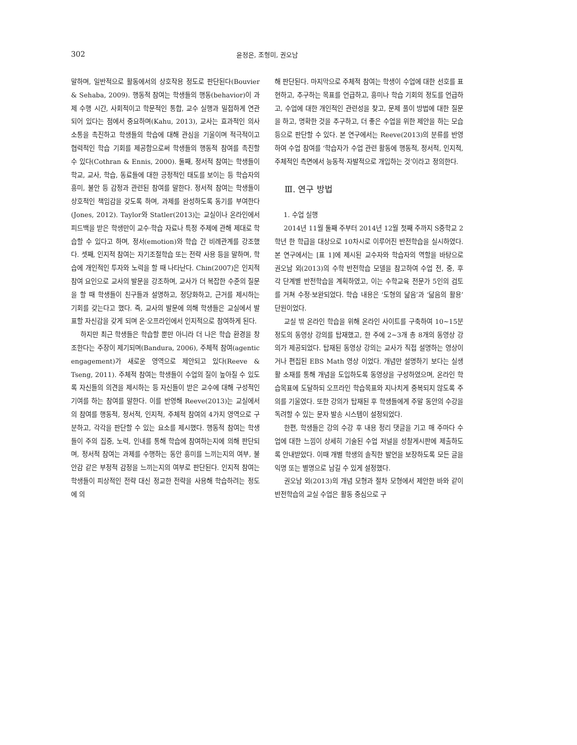302 윤정은, 조형미, 권오남
말하며, 일반적으로 활동에서의 상호작용 정도로 판단된다(Bouvier & Sehaba, 2009). 행동적 참여는 학생들의 행동(behavior)이 과제 수행 시간, 사회적이고 학문적인 통합, 교수 실행과 밀접하게 연관되어 있다는 점에서 중요하며(Kahu, 2013), 교사는 효과적인 의사소통을 촉진하고 학생들의 학습에 대해 관심을 기울이며 적극적이고 협력적인 학습 기회를 제공함으로써 학생들의 행동적 참여를 촉진할 수 있다(Cothran & Ennis, 2000). 둘째, 정서적 참여는 학생들이 학교, 교사, 학습, 동료들에 대한 긍정적인 태도를 보이는 등 학습자의 흥미, 불안 등 감정과 관련된 참여를 말한다. 정서적 참여는 학생들이 상호적인 책임감을 갖도록 하며, 과제를 완성하도록 동기를 부여한다(Jones, 2012). Taylor와 Statler(2013)는 교실이나 온라인에서 피드백을 받은 학생만이 교수·학습 자료나 특정 주제에 관해 제대로 학습할 수 있다고 하며, 정서(emotion)와 학습 간 비례관계를 강조했다. 셋째, 인지적 참여는 자기조절학습 또는 전략 사용 등을 말하며, 학습에 개인적인 투자와 노력을 할 때 나타난다. Chin(2007)은 인지적 참여 요인으로 교사의 발문을 강조하며, 교사가 더 복잡한 수준의 질문을 할 때 학생들이 친구들과 설명하고, 정당화하고, 근거를 제시하는 기회를 갖는다고 했다. 즉, 교사의 발문에 의해 학생들은 교실에서 발표할 자신감을 갖게 되며 온·오프라인에서 인지적으로 참여하게 된다.
하지만 최근 학생들은 학습할 뿐만 아니라 더 나은 학습 환경을 창조한다는 주장이 제기되며(Bandura, 2006), 주체적 참여(agentic engagement)가 새로운 영역으로 제안되고 있다(Reeve & Tseng, 2011). 주체적 참여는 학생들이 수업의 질이 높아질 수 있도록 자신들의 의견을 제시하는 등 자신들이 받은 교수에 대해 구성적인 기여를 하는 참여를 말한다. 이를 반영해 Reeve(2013)는 교실에서의 참여를 행동적, 정서적, 인지적, 주체적 참여의 4가지 영역으로 구분하고, 각각을 판단할 수 있는 요소를 제시했다. 행동적 참여는 학생들이 주의 집중, 노력, 인내를 통해 학습에 참여하는지에 의해 판단되며, 정서적 참여는 과제를 수행하는 동안 흥미를 느끼는지의 여부, 불안감 같은 부정적 감정을 느끼는지의 여부로 판단된다. 인지적 참여는 학생들이 피상적인 전략 대신 정교한 전략을 사용해 학습하려는 정도에 의
해 판단된다. 마지막으로 주체적 참여는 학생이 수업에 대한 선호를 표현하고, 추구하는 목표를 언급하고, 흥미나 학습 기회의 정도를 언급하고, 수업에 대한 개인적인 관련성을 찾고, 문제 풀이 방법에 대한 질문을 하고, 명확한 것을 추구하고, 더 좋은 수업을 위한 제안을 하는 모습 등으로 판단할 수 있다. 본 연구에서는 Reeve(2013)의 분류를 반영하여 수업 참여를 ‘학습자가 수업 관련 활동에 행동적, 정서적, 인지적, 주체적인 측면에서 능동적·자발적으로 개입하는 것’이라고 정의한다.
Ⅲ. 연구 방법
1. 수업 실행
2014년 11월 둘째 주부터 2014년 12월 첫째 주까지 S중학교 2학년 한 학급을 대상으로 10차시로 이루어진 반전학습을 실시하였다. 본 연구에서는 [표 1]에 제시된 교수자와 학습자의 역할을 바탕으로 권오남 외(2013)의 수학 반전학습 모델을 참고하여 수업 전, 중, 후 각 단계별 반전학습을 계획하였고, 이는 수학교육 전문가 5인의 검토를 거쳐 수정·보완되었다. 학습 내용은 ‘도형의 닮음’과 ‘닮음의 활용’ 단원이었다.
교실 밖 온라인 학습을 위해 온라인 사이트를 구축하여 10~15분 정도의 동영상 강의를 탑재했고, 한 주에 2~3개 총 8개의 동영상 강의가 제공되었다. 탑재된 동영상 강의는 교사가 직접 설명하는 영상이거나 편집된 EBS Math 영상 이었다. 개념만 설명하기 보다는 실생활 소재를 통해 개념을 도입하도록 동영상을 구성하였으며, 온라인 학습목표에 도달하되 오프라인 학습목표와 지나치게 중복되지 않도록 주의를 기울였다. 또한 강의가 탑재된 후 학생들에게 주말 동안의 수강을 독려할 수 있는 문자 발송 시스템이 설정되었다.
한편, 학생들은 강의 수강 후 내용 정리 댓글을 기고 매 주마다 수업에 대한 느낌이 상세히 기술된 수업 저널을 성찰게시판에 제출하도록 안내받았다. 이때 개별 학생의 솔직한 발언을 보장하도록 모든 글을 익명 또는 별명으로 남길 수 있게 설정했다.
권오남 외(2013)의 개념 모형과 절차 모형에서 제안한 바와 같이 반전학습의 교실 수업은 활동 중심으로 구